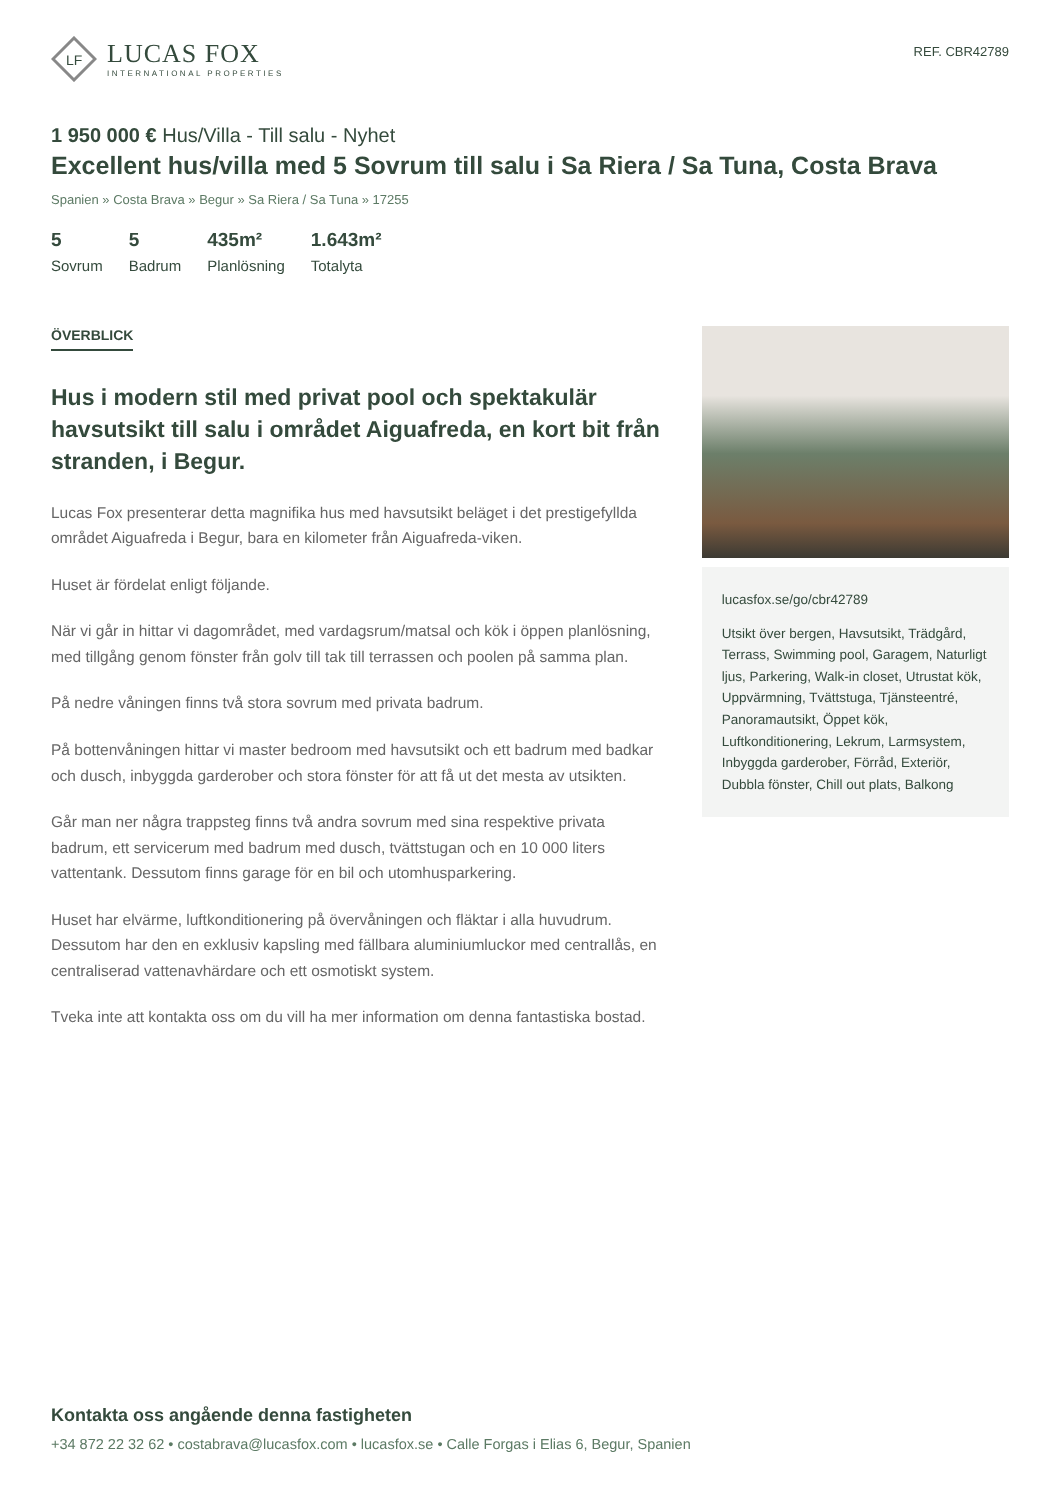LF
LUCAS FOX
INTERNATIONAL PROPERTIES
REF. CBR42789
1 950 000 € Hus/Villa - Till salu - Nyhet
Excellent hus/villa med 5 Sovrum till salu i Sa Riera / Sa Tuna, Costa Brava
Spanien » Costa Brava » Begur » Sa Riera / Sa Tuna » 17255
5
Sovrum
5
Badrum
435m²
Planlösning
1.643m²
Totalyta
ÖVERBLICK
Hus i modern stil med privat pool och spektakulär havsutsikt till salu i området Aiguafreda, en kort bit från stranden, i Begur.
Lucas Fox presenterar detta magnifika hus med havsutsikt beläget i det prestigefyllda området Aiguafreda i Begur, bara en kilometer från Aiguafreda-viken.
Huset är fördelat enligt följande.
När vi går in hittar vi dagområdet, med vardagsrum/matsal och kök i öppen planlösning, med tillgång genom fönster från golv till tak till terrassen och poolen på samma plan.
På nedre våningen finns två stora sovrum med privata badrum.
På bottenvåningen hittar vi master bedroom med havsutsikt och ett badrum med badkar och dusch, inbyggda garderober och stora fönster för att få ut det mesta av utsikten.
Går man ner några trappsteg finns två andra sovrum med sina respektive privata badrum, ett servicerum med badrum med dusch, tvättstugan och en 10 000 liters vattentank. Dessutom finns garage för en bil och utomhusparkering.
Huset har elvärme, luftkonditionering på övervåningen och fläktar i alla huvudrum. Dessutom har den en exklusiv kapsling med fällbara aluminiumluckor med centrallås, en centraliserad vattenavhärdare och ett osmotiskt system.
Tveka inte att kontakta oss om du vill ha mer information om denna fantastiska bostad.
lucasfox.se/go/cbr42789
Utsikt över bergen, Havsutsikt, Trädgård, Terrass, Swimming pool, Garagem, Naturligt ljus, Parkering, Walk-in closet, Utrustat kök, Uppvärmning, Tvättstuga, Tjänsteentré, Panoramautsikt, Öppet kök, Luftkonditionering, Lekrum, Larmsystem, Inbyggda garderober, Förråd, Exteriör, Dubbla fönster, Chill out plats, Balkong
Kontakta oss angående denna fastigheten
+34 872 22 32 62 • costabrava@lucasfox.com • lucasfox.se • Calle Forgas i Elias 6, Begur, Spanien